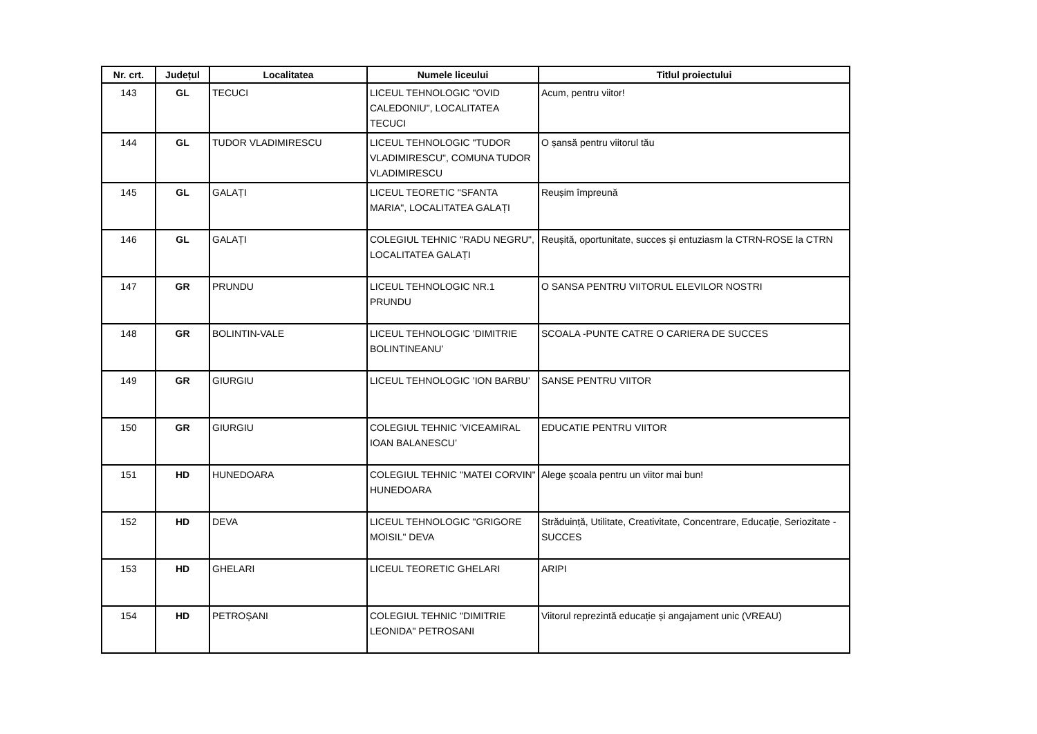| Nr. crt. | Județul | Localitatea | Numele liceului | Titlul proiectului |
| --- | --- | --- | --- | --- |
| 143 | GL | TECUCI | LICEUL TEHNOLOGIC "OVID CALEDONIU", LOCALITATEA TECUCI | Acum, pentru viitor! |
| 144 | GL | TUDOR VLADIMIRESCU | LICEUL TEHNOLOGIC "TUDOR VLADIMIRESCU", COMUNA TUDOR VLADIMIRESCU | O șansă pentru viitorul tău |
| 145 | GL | GALAȚI | LICEUL TEORETIC "SFANTA MARIA", LOCALITATEA GALAȚI | Reușim împreună |
| 146 | GL | GALAȚI | COLEGIUL TEHNIC "RADU NEGRU", LOCALITATEA GALAȚI | Reușită, oportunitate, succes și entuziasm la CTRN-ROSE la CTRN |
| 147 | GR | PRUNDU | LICEUL TEHNOLOGIC NR.1 PRUNDU | O SANSA PENTRU VIITORUL ELEVILOR NOSTRI |
| 148 | GR | BOLINTIN-VALE | LICEUL TEHNOLOGIC ’DIMITRIE BOLINTINEANU’ | SCOALA -PUNTE CATRE O CARIERA DE SUCCES |
| 149 | GR | GIURGIU | LICEUL TEHNOLOGIC ’ION BARBU’ | SANSE PENTRU VIITOR |
| 150 | GR | GIURGIU | COLEGIUL TEHNIC ’VICEAMIRAL IOAN BALANESCU’ | EDUCATIE PENTRU VIITOR |
| 151 | HD | HUNEDOARA | COLEGIUL TEHNIC "MATEI CORVIN" HUNEDOARA | Alege școala pentru un viitor mai bun! |
| 152 | HD | DEVA | LICEUL TEHNOLOGIC "GRIGORE MOISIL" DEVA | Străduință, Utilitate, Creativitate, Concentrare, Educație, Seriozitate - SUCCES |
| 153 | HD | GHELARI | LICEUL TEORETIC GHELARI | ARIPI |
| 154 | HD | PETROȘANI | COLEGIUL TEHNIC "DIMITRIE LEONIDA" PETROSANI | Viitorul reprezintă educație și angajament unic (VREAU) |